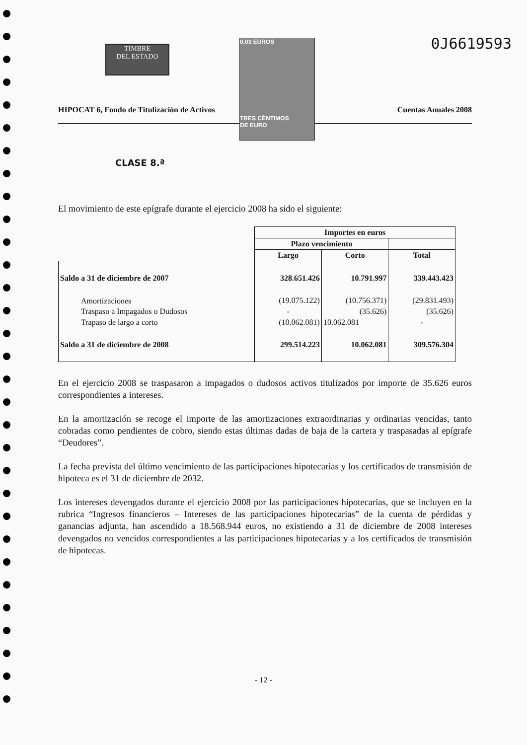TIMBRE
DEL ESTADO
0,03 EUROS
TRES CÉNTIMOS
DE EURO
0J6619593
HIPOCAT 6, Fondo de Titulización de Activos Cuentas Anuales 2008
CLASE 8.ª
El movimiento de este epígrafe durante el ejercicio 2008 ha sido el siguiente:
| | Importes en euros | | |
| --- | --- | --- | --- |
| | Plazo vencimiento | | |
| | Largo | Corto | Total |
| Saldo a 31 de diciembre de 2007 | 328.651.426 | 10.791.997 | 339.443.423 |
| Amortizaciones | (19.075.122) | (10.756.371) | (29.831.493) |
| Traspaso a Impagados o Dudosos | - | (35.626) | (35.626) |
| Trapaso de largo a corto | (10.062.081) | 10.062.081 | - |
| Saldo a 31 de diciembre de 2008 | 299.514.223 | 10.062.081 | 309.576.304 |
En el ejercicio 2008 se traspasaron a impagados o dudosos activos titulizados por importe de 35.626 euros correspondientes a intereses.
En la amortización se recoge el importe de las amortizaciones extraordinarias y ordinarias vencidas, tanto cobradas como pendientes de cobro, siendo estas últimas dadas de baja de la cartera y traspasadas al epígrafe “Deudores”.
La fecha prevista del último vencimiento de las participaciones hipotecarias y los certificados de transmisión de hipoteca es el 31 de diciembre de 2032.
Los intereses devengados durante el ejercicio 2008 por las participaciones hipotecarias, que se incluyen en la rubrica “Ingresos financieros – Intereses de las participaciones hipotecarias” de la cuenta de pérdidas y ganancias adjunta, han ascendido a 18.568.944 euros, no existiendo a 31 de diciembre de 2008 intereses devengados no vencidos correspondientes a las participaciones hipotecarias y a los certificados de transmisión de hipotecas.
- 12 -